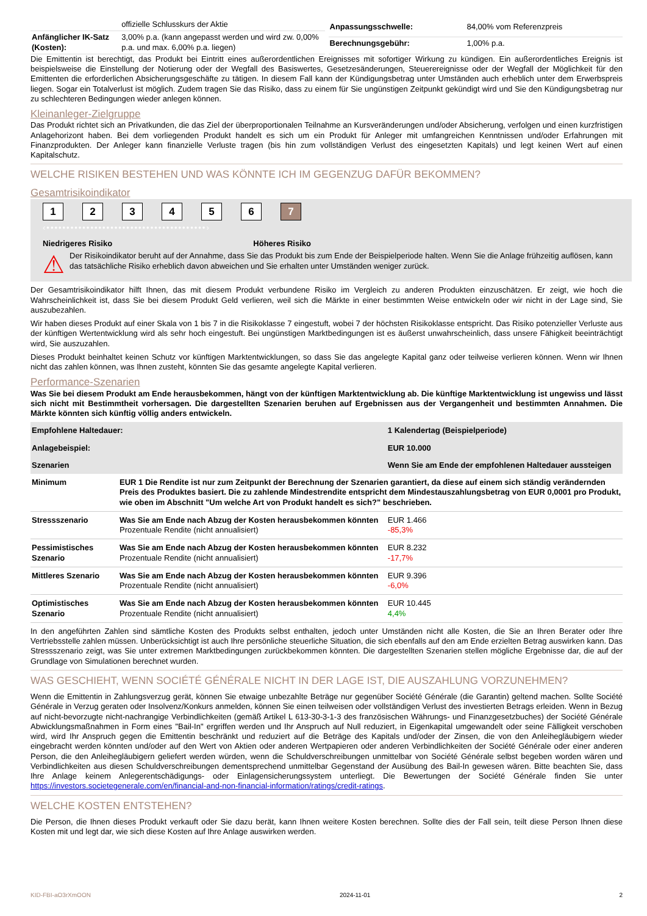| | offizielle Schlusskurs der Aktie |
| Anfänglicher IK-Satz (Kosten): | 3,00% p.a. (kann angepasst werden und wird zw. 0,00% p.a. und max. 6,00% p.a. liegen) |
| Anpassungsschwelle: | 84,00% vom Referenzpreis |
| Berechnungsgebühr: | 1,00% p.a. |
Die Emittentin ist berechtigt, das Produkt bei Eintritt eines außerordentlichen Ereignisses mit sofortiger Wirkung zu kündigen. Ein außerordentliches Ereignis ist beispielsweise die Einstellung der Notierung oder der Wegfall des Basiswertes, Gesetzesänderungen, Steuerereignisse oder der Wegfall der Möglichkeit für den Emittenten die erforderlichen Absicherungsgeschäfte zu tätigen. In diesem Fall kann der Kündigungsbetrag unter Umständen auch erheblich unter dem Erwerbspreis liegen. Sogar ein Totalverlust ist möglich. Zudem tragen Sie das Risiko, dass zu einem für Sie ungünstigen Zeitpunkt gekündigt wird und Sie den Kündigungsbetrag nur zu schlechteren Bedingungen wieder anlegen können.
Kleinanleger-Zielgruppe
Das Produkt richtet sich an Privatkunden, die das Ziel der überproportionalen Teilnahme an Kursveränderungen und/oder Absicherung, verfolgen und einen kurzfristigen Anlagehorizont haben. Bei dem vorliegenden Produkt handelt es sich um ein Produkt für Anleger mit umfangreichen Kenntnissen und/oder Erfahrungen mit Finanzprodukten. Der Anleger kann finanzielle Verluste tragen (bis hin zum vollständigen Verlust des eingesetzten Kapitals) und legt keinen Wert auf einen Kapitalschutz.
WELCHE RISIKEN BESTEHEN UND WAS KÖNNTE ICH IM GEGENZUG DAFÜR BEKOMMEN?
Gesamtrisikoindikator
123456 7
‹••••••••••••••••••••••••••••••••••••••••›
Niedrigeres Risiko Höheres Risiko
⚠ Der Risikoindikator beruht auf der Annahme, dass Sie das Produkt bis zum Ende der Beispielperiode halten. Wenn Sie die Anlage frühzeitig auflösen, kann das tatsächliche Risiko erheblich davon abweichen und Sie erhalten unter Umständen weniger zurück.
Der Gesamtrisikoindikator hilft Ihnen, das mit diesem Produkt verbundene Risiko im Vergleich zu anderen Produkten einzuschätzen. Er zeigt, wie hoch die Wahrscheinlichkeit ist, dass Sie bei diesem Produkt Geld verlieren, weil sich die Märkte in einer bestimmten Weise entwickeln oder wir nicht in der Lage sind, Sie auszubezahlen.
Wir haben dieses Produkt auf einer Skala von 1 bis 7 in die Risikoklasse 7 eingestuft, wobei 7 der höchsten Risikoklasse entspricht. Das Risiko potenzieller Verluste aus der künftigen Wertentwicklung wird als sehr hoch eingestuft. Bei ungünstigen Marktbedingungen ist es äußerst unwahrscheinlich, dass unsere Fähigkeit beeinträchtigt wird, Sie auszuzahlen.
Dieses Produkt beinhaltet keinen Schutz vor künftigen Marktentwicklungen, so dass Sie das angelegte Kapital ganz oder teilweise verlieren können. Wenn wir Ihnen nicht das zahlen können, was Ihnen zusteht, könnten Sie das gesamte angelegte Kapital verlieren.
Performance-Szenarien
Was Sie bei diesem Produkt am Ende herausbekommen, hängt von der künftigen Marktentwicklung ab. Die künftige Marktentwicklung ist ungewiss und lässt sich nicht mit Bestimmtheit vorhersagen. Die dargestellten Szenarien beruhen auf Ergebnissen aus der Vergangenheit und bestimmten Annahmen. Die Märkte könnten sich künftig völlig anders entwickeln.
| Empfohlene Haltedauer: | | 1 Kalendertag (Beispielperiode) |
| Anlagebeispiel: | | EUR 10.000 |
| Szenarien | | Wenn Sie am Ende der empfohlenen Haltedauer aussteigen |
| Minimum | EUR 1 Die Rendite ist nur zum Zeitpunkt der Berechnung der Szenarien garantiert, da diese auf einem sich ständig verändernden Preis des Produktes basiert. Die zu zahlende Mindestrendite entspricht dem Mindestauszahlungsbetrag von EUR 0,0001 pro Produkt, wie oben im Abschnitt "Um welche Art von Produkt handelt es sich?" beschrieben. | |
| Stressszenario | Was Sie am Ende nach Abzug der Kosten herausbekommen könnten Prozentuale Rendite (nicht annualisiert) | EUR 1.466 -85,3% |
| Pessimistisches Szenario | Was Sie am Ende nach Abzug der Kosten herausbekommen könnten Prozentuale Rendite (nicht annualisiert) | EUR 8.232 -17,7% |
| Mittleres Szenario | Was Sie am Ende nach Abzug der Kosten herausbekommen könnten Prozentuale Rendite (nicht annualisiert) | EUR 9.396 -6,0% |
| Optimistisches Szenario | Was Sie am Ende nach Abzug der Kosten herausbekommen könnten Prozentuale Rendite (nicht annualisiert) | EUR 10.445 4,4% |
In den angeführten Zahlen sind sämtliche Kosten des Produkts selbst enthalten, jedoch unter Umständen nicht alle Kosten, die Sie an Ihren Berater oder Ihre Vertriebsstelle zahlen müssen. Unberücksichtigt ist auch Ihre persönliche steuerliche Situation, die sich ebenfalls auf den am Ende erzielten Betrag auswirken kann. Das Stressszenario zeigt, was Sie unter extremen Marktbedingungen zurückbekommen könnten. Die dargestellten Szenarien stellen mögliche Ergebnisse dar, die auf der Grundlage von Simulationen berechnet wurden.
WAS GESCHIEHT, WENN SOCIÉTÉ GÉNÉRALE NICHT IN DER LAGE IST, DIE AUSZAHLUNG VORZUNEHMEN?
Wenn die Emittentin in Zahlungsverzug gerät, können Sie etwaige unbezahlte Beträge nur gegenüber Société Générale (die Garantin) geltend machen. Sollte Société Générale in Verzug geraten oder Insolvenz/Konkurs anmelden, können Sie einen teilweisen oder vollständigen Verlust des investierten Betrags erleiden. Wenn in Bezug auf nicht-bevorzugte nicht-nachrangige Verbindlichkeiten (gemäß Artikel L 613-30-3-1-3 des französischen Währungs- und Finanzgesetzbuches) der Société Générale Abwicklungsmaßnahmen in Form eines "Bail-In" ergriffen werden und Ihr Anspruch auf Null reduziert, in Eigenkapital umgewandelt oder seine Fälligkeit verschoben wird, wird Ihr Anspruch gegen die Emittentin beschränkt und reduziert auf die Beträge des Kapitals und/oder der Zinsen, die von den Anleihegläubigern wieder eingebracht werden könnten und/oder auf den Wert von Aktien oder anderen Wertpapieren oder anderen Verbindlichkeiten der Société Générale oder einer anderen Person, die den Anleihegläubigern geliefert werden würden, wenn die Schuldverschreibungen unmittelbar von Société Générale selbst begeben worden wären und Verbindlichkeiten aus diesen Schuldverschreibungen dementsprechend unmittelbar Gegenstand der Ausübung des Bail-In gewesen wären. Bitte beachten Sie, dass Ihre Anlage keinem Anlegerentschädigungs- oder Einlagensicherungssystem unterliegt. Die Bewertungen der Société Générale finden Sie unter https://investors.societegenerale.com/en/financial-and-non-financial-information/ratings/credit-ratings.
WELCHE KOSTEN ENTSTEHEN?
Die Person, die Ihnen dieses Produkt verkauft oder Sie dazu berät, kann Ihnen weitere Kosten berechnen. Sollte dies der Fall sein, teilt diese Person Ihnen diese Kosten mit und legt dar, wie sich diese Kosten auf Ihre Anlage auswirken werden.
KID-FBI-aO3rXmOON 2024-11-01 2